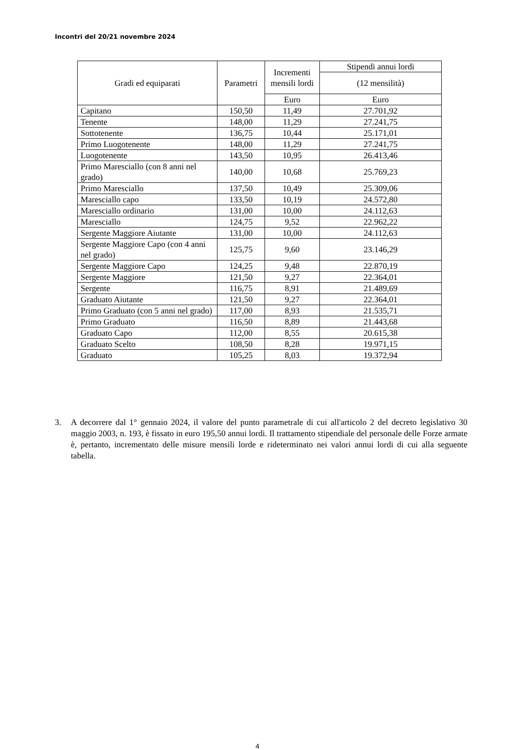Incontri del 20/21 novembre 2024
| Gradi ed equiparati | Parametri | Incrementi mensili lordi | Stipendi annui lordi |
| --- | --- | --- | --- |
| | | | (12 mensilità) |
| | | Euro | Euro |
| Capitano | 150,50 | 11,49 | 27.701,92 |
| Tenente | 148,00 | 11,29 | 27.241,75 |
| Sottotenente | 136,75 | 10,44 | 25.171,01 |
| Primo Luogotenente | 148,00 | 11,29 | 27.241,75 |
| Luogotenente | 143,50 | 10,95 | 26.413,46 |
| Primo Maresciallo (con 8 anni nel grado) | 140,00 | 10,68 | 25.769,23 |
| Primo Maresciallo | 137,50 | 10,49 | 25.309,06 |
| Maresciallo capo | 133,50 | 10,19 | 24.572,80 |
| Maresciallo ordinario | 131,00 | 10,00 | 24.112,63 |
| Maresciallo | 124,75 | 9,52 | 22.962,22 |
| Sergente Maggiore Aiutante | 131,00 | 10,00 | 24.112,63 |
| Sergente Maggiore Capo (con 4 anni nel grado) | 125,75 | 9,60 | 23.146,29 |
| Sergente Maggiore Capo | 124,25 | 9,48 | 22.870,19 |
| Sergente Maggiore | 121,50 | 9,27 | 22.364,01 |
| Sergente | 116,75 | 8,91 | 21.489,69 |
| Graduato Aiutante | 121,50 | 9,27 | 22.364,01 |
| Primo Graduato (con 5 anni nel grado) | 117,00 | 8,93 | 21.535,71 |
| Primo Graduato | 116,50 | 8,89 | 21.443,68 |
| Graduato Capo | 112,00 | 8,55 | 20.615,38 |
| Graduato Scelto | 108,50 | 8,28 | 19.971,15 |
| Graduato | 105,25 | 8,03 | 19.372,94 |
3. A decorrere dal 1° gennaio 2024, il valore del punto parametrale di cui all'articolo 2 del decreto legislativo 30 maggio 2003, n. 193, è fissato in euro 195,50 annui lordi. Il trattamento stipendiale del personale delle Forze armate è, pertanto, incrementato delle misure mensili lorde e rideterminato nei valori annui lordi di cui alla seguente tabella.
4